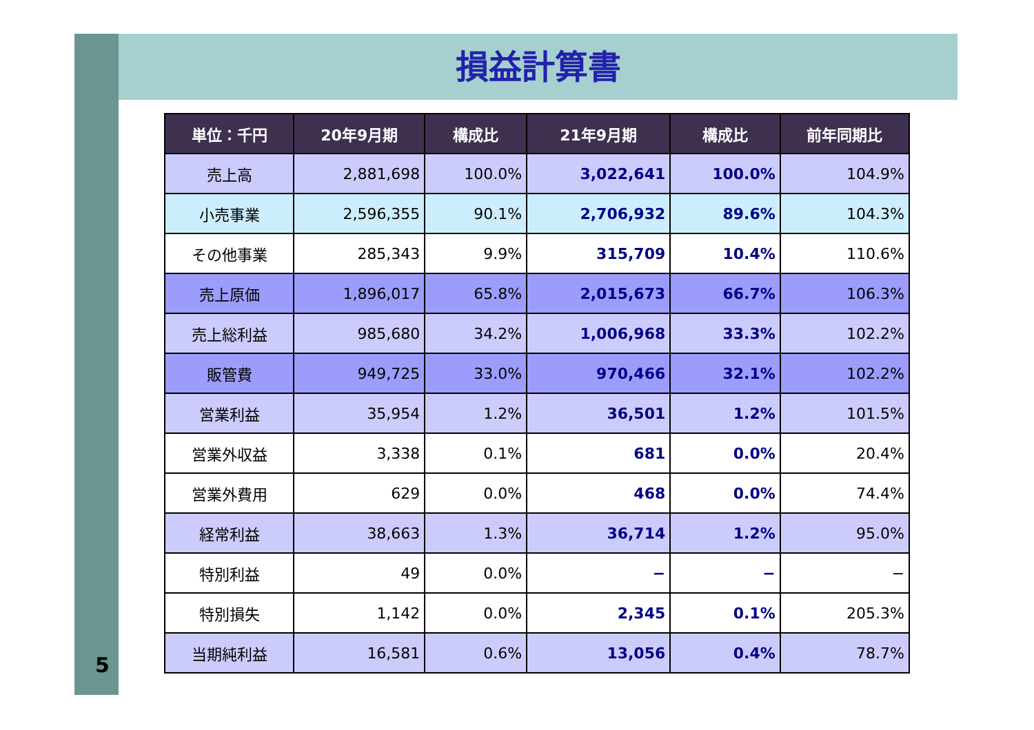5
損益計算書
| 単位：千円 | 20年9月期 | 構成比 | 21年9月期 | 構成比 | 前年同期比 |
| --- | --- | --- | --- | --- | --- |
| 売上高 | 2,881,698 | 100.0% | 3,022,641 | 100.0% | 104.9% |
| 小売事業 | 2,596,355 | 90.1% | 2,706,932 | 89.6% | 104.3% |
| その他事業 | 285,343 | 9.9% | 315,709 | 10.4% | 110.6% |
| 売上原価 | 1,896,017 | 65.8% | 2,015,673 | 66.7% | 106.3% |
| 売上総利益 | 985,680 | 34.2% | 1,006,968 | 33.3% | 102.2% |
| 販管費 | 949,725 | 33.0% | 970,466 | 32.1% | 102.2% |
| 営業利益 | 35,954 | 1.2% | 36,501 | 1.2% | 101.5% |
| 営業外収益 | 3,338 | 0.1% | 681 | 0.0% | 20.4% |
| 営業外費用 | 629 | 0.0% | 468 | 0.0% | 74.4% |
| 経常利益 | 38,663 | 1.3% | 36,714 | 1.2% | 95.0% |
| 特別利益 | 49 | 0.0% | − | − | − |
| 特別損失 | 1,142 | 0.0% | 2,345 | 0.1% | 205.3% |
| 当期純利益 | 16,581 | 0.6% | 13,056 | 0.4% | 78.7% |